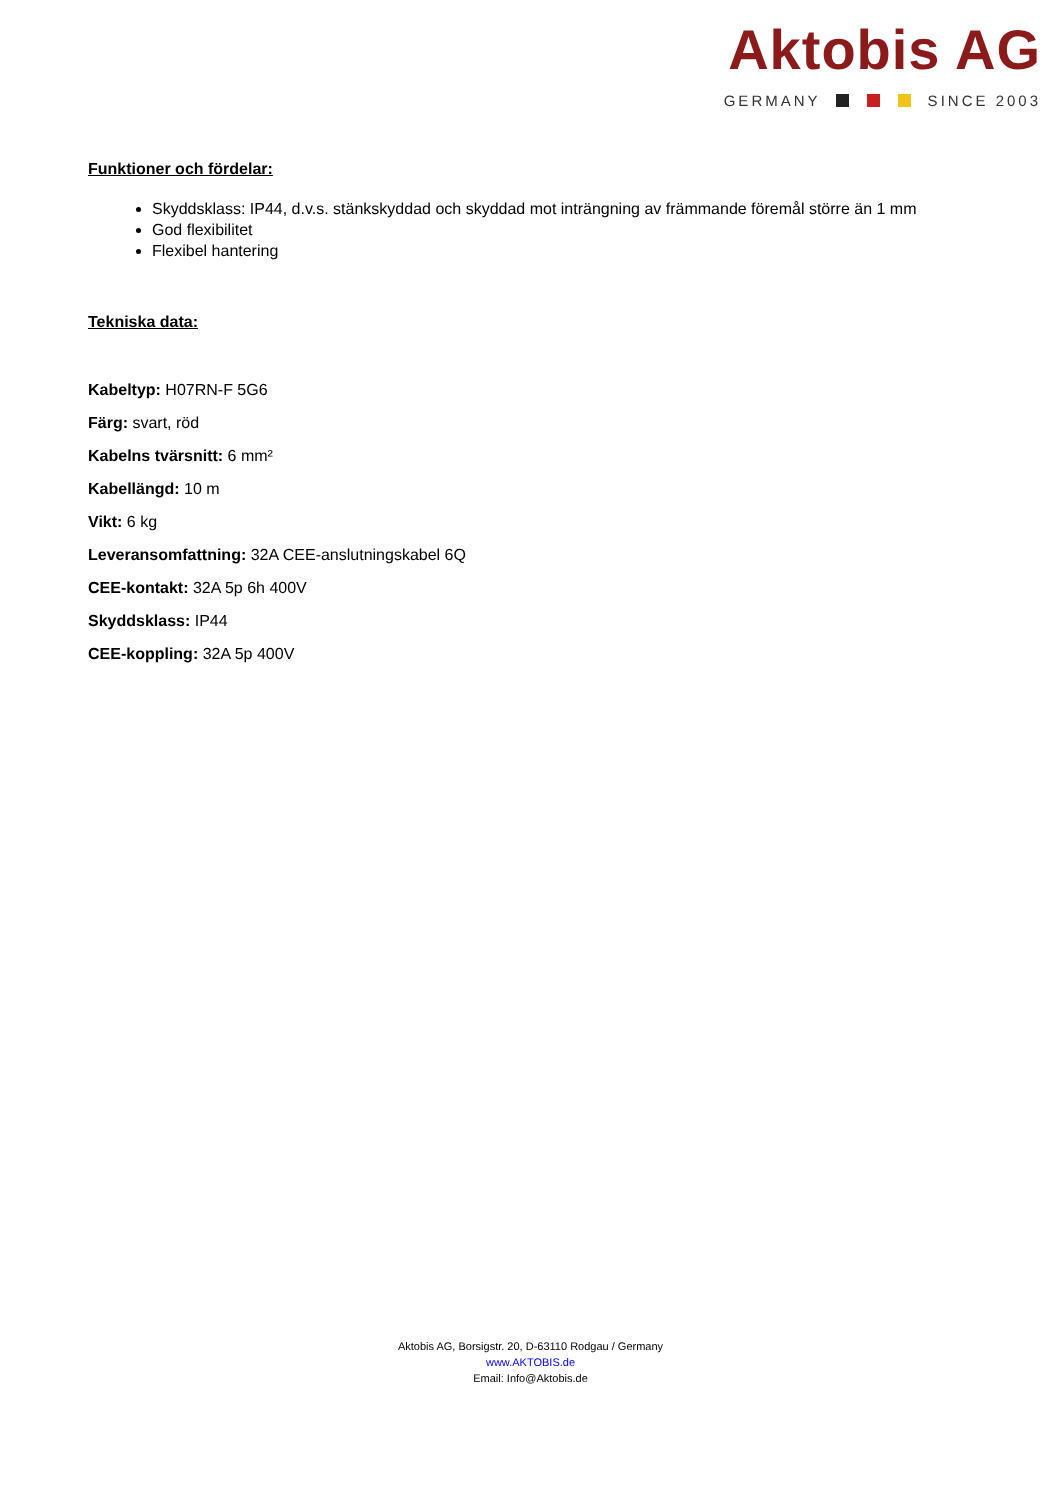Aktobis AG
GERMANY SINCE 2003
Funktioner och fördelar:
Skyddsklass: IP44, d.v.s. stänkskyddad och skyddad mot inträngning av främmande föremål större än 1 mm
God flexibilitet
Flexibel hantering
Tekniska data:
Kabeltyp: H07RN-F 5G6
Färg: svart, röd
Kabelns tvärsnitt: 6 mm²
Kabellängd: 10 m
Vikt: 6 kg
Leveransomfattning: 32A CEE-anslutningskabel 6Q
CEE-kontakt: 32A 5p 6h 400V
Skyddsklass: IP44
CEE-koppling: 32A 5p 400V
Aktobis AG, Borsigstr. 20, D-63110 Rodgau / Germany
www.AKTOBIS.de
Email: Info@Aktobis.de